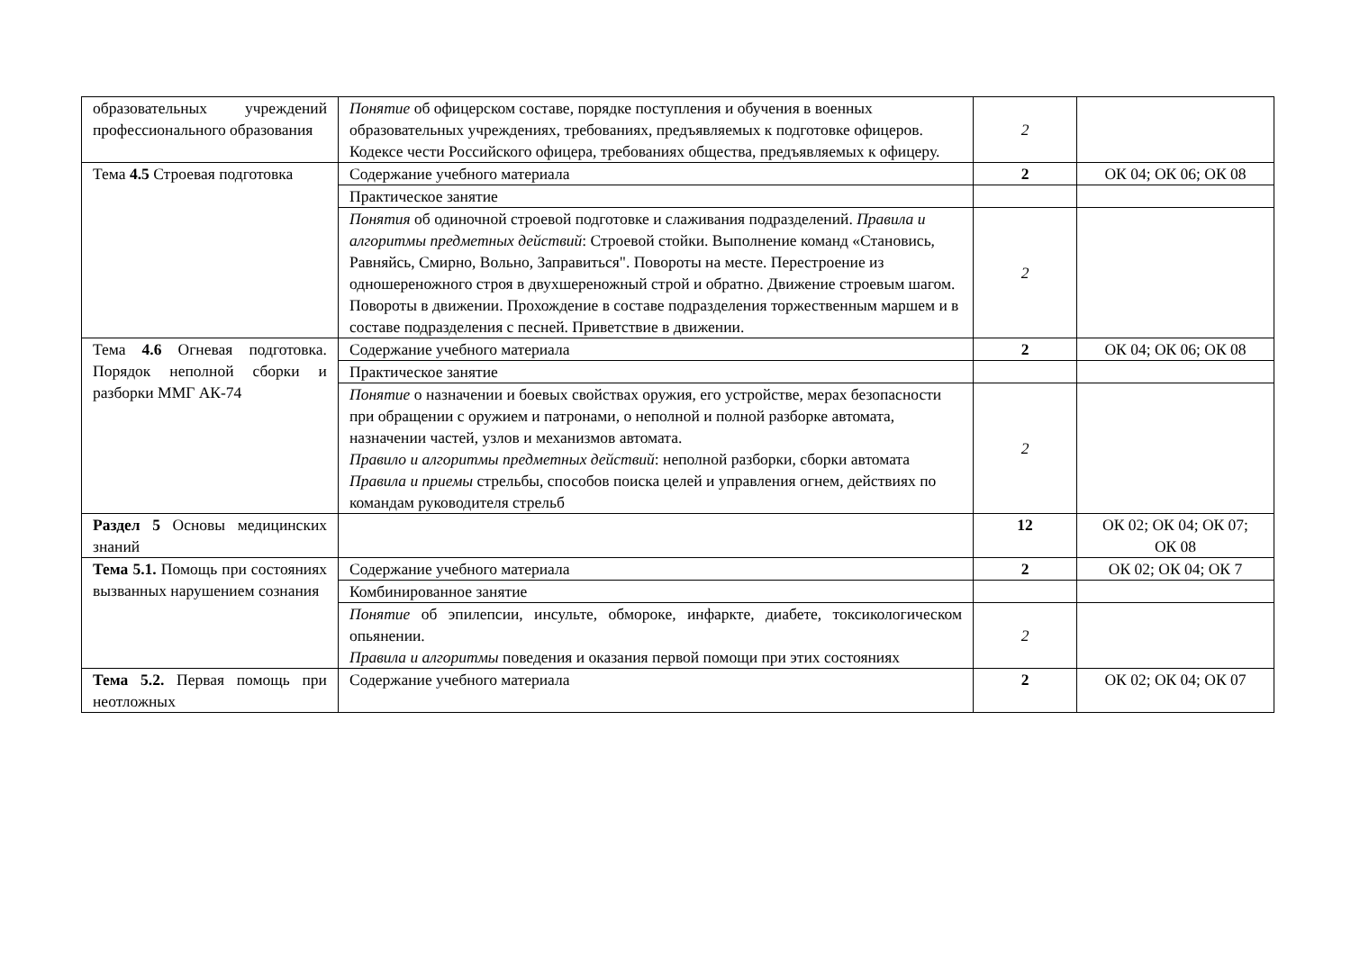| образовательных учреждений профессионального образования | Понятие об офицерском составе, порядке поступления и обучения в военных образовательных учреждениях, требованиях, предъявляемых к подготовке офицеров. Кодексе чести Российского офицера, требованиях общества, предъявляемых к офицеру. | 2 | |
| Тема 4.5 Строевая подготовка | Содержание учебного материала | 2 | ОК 04; ОК 06; ОК 08 |
| | Практическое занятие | | |
| | Понятия об одиночной строевой подготовке и слаживания подразделений. Правила и алгоритмы предметных действий : Строевой стойки. Выполнение команд «Становись, Равняйсь, Смирно, Вольно, Заправиться". Повороты на месте. Перестроение из одношереножного строя в двухшереножный строй и обратно. Движение строевым шагом. Повороты в движении. Прохождение в составе подразделения торжественным маршем и в составе подразделения с песней. Приветствие в движении. | 2 | |
| Тема 4.6 Огневая подготовка. Порядок неполной сборки и разборки ММГ АК-74 | Содержание учебного материала | 2 | ОК 04; ОК 06; ОК 08 |
| | Практическое занятие | | |
| | Понятие о назначении и боевых свойствах оружия, его устройстве, мерах безопасности при обращении с оружием и патронами, о неполной и полной разборке автомата, назначении частей, узлов и механизмов автомата. Правило и алгоритмы предметных действий : неполной разборки, сборки автомата Правила и приемы стрельбы, способов поиска целей и управления огнем, действиях по командам руководителя стрельб | 2 | |
| Раздел 5 Основы медицинских знаний | | 12 | ОК 02; ОК 04; ОК 07; ОК 08 |
| Тема 5.1. Помощь при состояниях вызванных нарушением сознания | Содержание учебного материала | 2 | ОК 02; ОК 04; ОК 7 |
| | Комбинированное занятие | | |
| | Понятие об эпилепсии, инсульте, обмороке, инфаркте, диабете, токсикологическом опьянении. Правила и алгоритмы поведения и оказания первой помощи при этих состояниях | 2 | |
| Тема 5.2. Первая помощь при неотложных | Содержание учебного материала | 2 | ОК 02; ОК 04; ОК 07 |